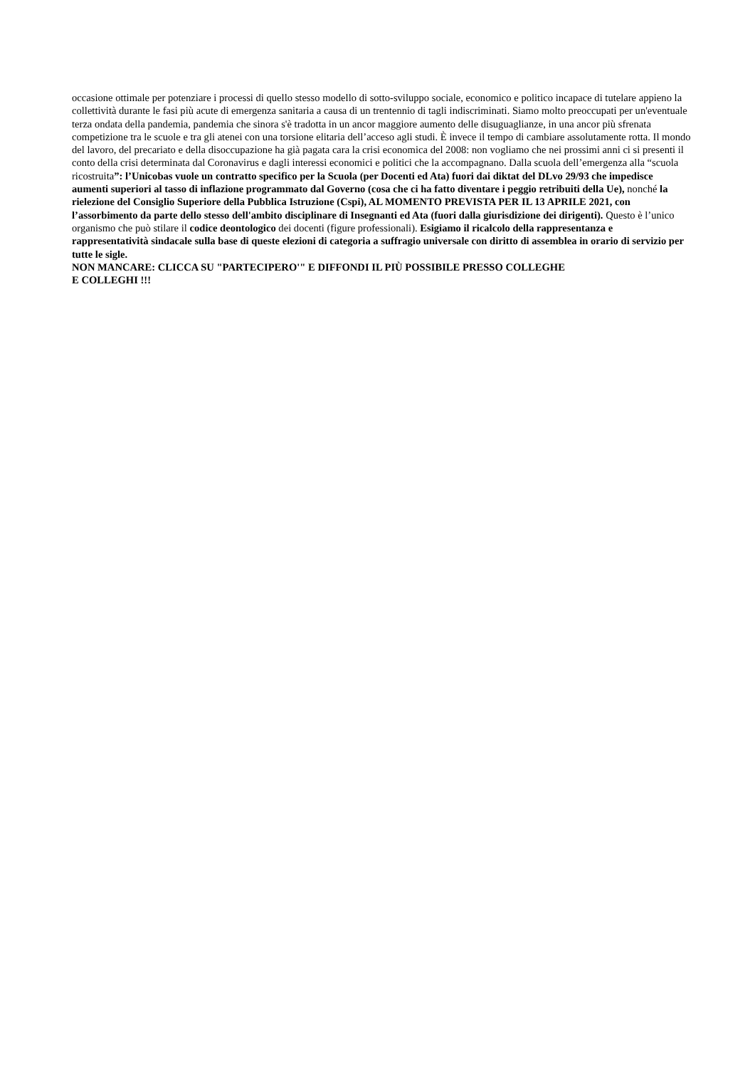occasione ottimale per potenziare i processi di quello stesso modello di sotto-sviluppo sociale, economico e politico incapace di tutelare appieno la collettività durante le fasi più acute di emergenza sanitaria a causa di un trentennio di tagli indiscriminati. Siamo molto preoccupati per un'eventuale terza ondata della pandemia, pandemia che sinora s'è tradotta in un ancor maggiore aumento delle disuguaglianze, in una ancor più sfrenata competizione tra le scuole e tra gli atenei con una torsione elitaria dell’acceso agli studi. È invece il tempo di cambiare assolutamente rotta. Il mondo del lavoro, del precariato e della disoccupazione ha già pagata cara la crisi economica del 2008: non vogliamo che nei prossimi anni ci si presenti il conto della crisi determinata dal Coronavirus e dagli interessi economici e politici che la accompagnano. Dalla scuola dell’emergenza alla “scuola ricostruita”: l’Unicobas vuole un contratto specifico per la Scuola (per Docenti ed Ata) fuori dai diktat del DLvo 29/93 che impedisce aumenti superiori al tasso di inflazione programmato dal Governo (cosa che ci ha fatto diventare i peggio retribuiti della Ue), nonché la rielezione del Consiglio Superiore della Pubblica Istruzione (Cspi), AL MOMENTO PREVISTA PER IL 13 APRILE 2021, con l’assorbimento da parte dello stesso dell'ambito disciplinare di Insegnanti ed Ata (fuori dalla giurisdizione dei dirigenti). Questo è l’unico organismo che può stilare il codice deontologico dei docenti (figure professionali). Esigiamo il ricalcolo della rappresentanza e rappresentatività sindacale sulla base di queste elezioni di categoria a suffragio universale con diritto di assemblea in orario di servizio per tutte le sigle.
NON MANCARE: CLICCA SU "PARTECIPERO'" E DIFFONDI IL PIÙ POSSIBILE PRESSO COLLEGHE
E COLLEGHI !!!